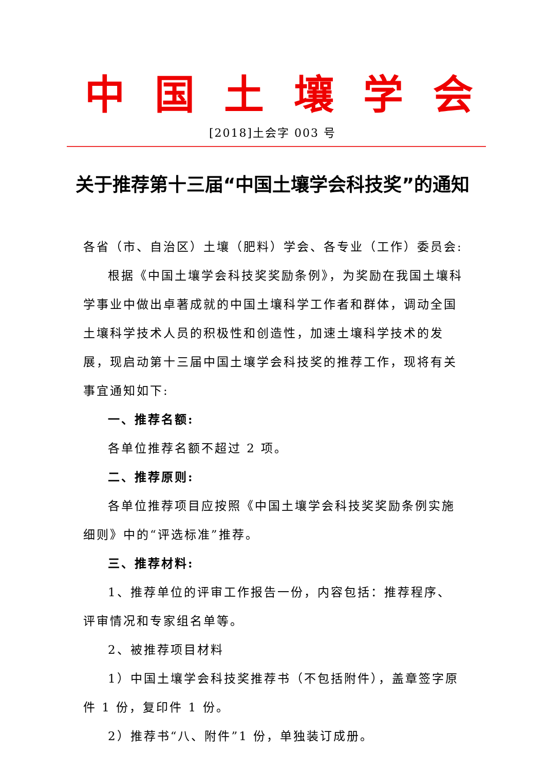中 国 土 壤 学 会
[2018]土会字 003 号
关于推荐第十三届“中国土壤学会科技奖”的通知
各省（市、自治区）土壤（肥料）学会、各专业（工作）委员会:
根据《中国土壤学会科技奖奖励条例》，为奖励在我国土壤科学事业中做出卓著成就的中国土壤科学工作者和群体，调动全国土壤科学技术人员的积极性和创造性，加速土壤科学技术的发展，现启动第十三届中国土壤学会科技奖的推荐工作，现将有关事宜通知如下:
一、推荐名额:
各单位推荐名额不超过 2 项。
二、推荐原则:
各单位推荐项目应按照《中国土壤学会科技奖奖励条例实施细则》中的“评选标准”推荐。
三、推荐材料:
1、推荐单位的评审工作报告一份，内容包括：推荐程序、评审情况和专家组名单等。
2、被推荐项目材料
1）中国土壤学会科技奖推荐书（不包括附件），盖章签字原件 1 份，复印件 1 份。
2）推荐书“八、附件”1 份，单独装订成册。